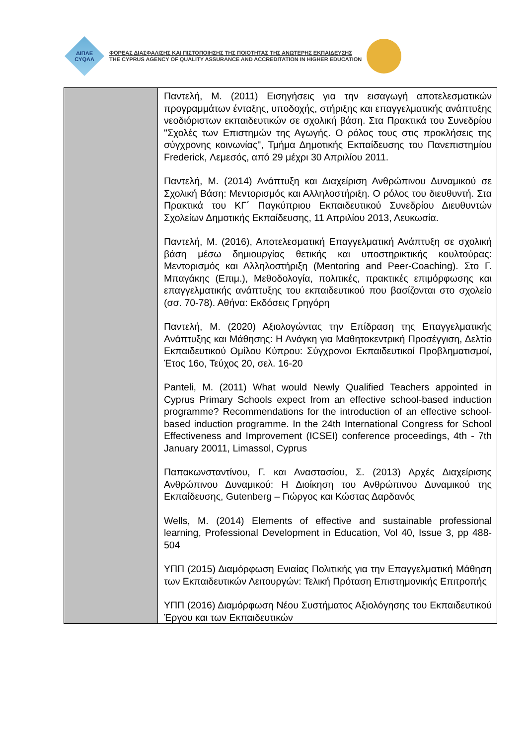ΔΙΠΑΕ
CYQAA
ΦΟΡΕΑΣ ΔΙΑΣΦΑΛΙΣΗΣ ΚΑΙ ΠΙΣΤΟΠΟΙΗΣΗΣ ΤΗΣ ΠΟΙΟΤΗΤΑΣ ΤΗΣ ΑΝΩΤΕΡΗΣ ΕΚΠΑΙΔΕΥΣΗΣ
THE CYPRUS AGENCY OF QUALITY ASSURANCE AND ACCREDITATION IN HIGHER EDUCATION
| | Παντελή, Μ. (2011) Εισηγήσεις για την εισαγωγή αποτελεσματικών προγραμμάτων ένταξης, υποδοχής, στήριξης και επαγγελματικής ανάπτυξης νεοδιόριστων εκπαιδευτικών σε σχολική βάση. Στα Πρακτικά του Συνεδρίου "Σχολές των Επιστημών της Αγωγής. Ο ρόλος τους στις προκλήσεις της σύγχρονης κοινωνίας", Τμήμα Δημοτικής Εκπαίδευσης του Πανεπιστημίου Frederick, Λεμεσός, από 29 μέχρι 30 Απριλίου 2011. Παντελή, Μ. (2014) Ανάπτυξη και Διαχείριση Ανθρώπινου Δυναμικού σε Σχολική Βάση: Μεντορισμός και Αλληλοστήριξη. Ο ρόλος του διευθυντή. Στα Πρακτικά του ΚΓ΄ Παγκύπριου Εκπαιδευτικού Συνεδρίου Διευθυντών Σχολείων Δημοτικής Εκπαίδευσης, 11 Απριλίου 2013, Λευκωσία. Παντελή, Μ. (2016), Αποτελεσματική Επαγγελματική Ανάπτυξη σε σχολική βάση μέσω δημιουργίας θετικής και υποστηρικτικής κουλτούρας: Μεντορισμός και Αλληλοστήριξη (Mentoring and Peer-Coaching). Στο Γ. Μπαγάκης (Επιμ.), Μεθοδολογία, πολιτικές, πρακτικές επιμόρφωσης και επαγγελματικής ανάπτυξης του εκπαιδευτικού που βασίζονται στο σχολείο (σσ. 70-78). Αθήνα: Εκδόσεις Γρηγόρη Παντελή, Μ. (2020) Αξιολογώντας την Επίδραση της Επαγγελματικής Ανάπτυξης και Μάθησης: Η Ανάγκη για Μαθητοκεντρική Προσέγγιση, Δελτίο Εκπαιδευτικού Ομίλου Κύπρου: Σύγχρονοι Εκπαιδευτικοί Προβληματισμοί, Έτος 16ο, Τεύχος 20, σελ. 16-20 Panteli, M. (2011) What would Newly Qualified Teachers appointed in Cyprus Primary Schools expect from an effective school-based induction programme? Recommendations for the introduction of an effective school-based induction programme. In the 24th International Congress for School Effectiveness and Improvement (ICSEI) conference proceedings, 4th - 7th January 20011, Limassol, Cyprus Παπακωνσταντίνου, Γ. και Αναστασίου, Σ. (2013) Αρχές Διαχείρισης Ανθρώπινου Δυναμικού: Η Διοίκηση του Ανθρώπινου Δυναμικού της Εκπαίδευσης, Gutenberg – Γιώργος και Κώστας Δαρδανός Wells, M. (2014) Elements of effective and sustainable professional learning, Professional Development in Education, Vol 40, Issue 3, pp 488-504 ΥΠΠ (2015) Διαμόρφωση Ενιαίας Πολιτικής για την Επαγγελματική Μάθηση των Εκπαιδευτικών Λειτουργών: Τελική Πρόταση Επιστημονικής Επιτροπής ΥΠΠ (2016) Διαμόρφωση Νέου Συστήματος Αξιολόγησης του Εκπαιδευτικού Έργου και των Εκπαιδευτικών |